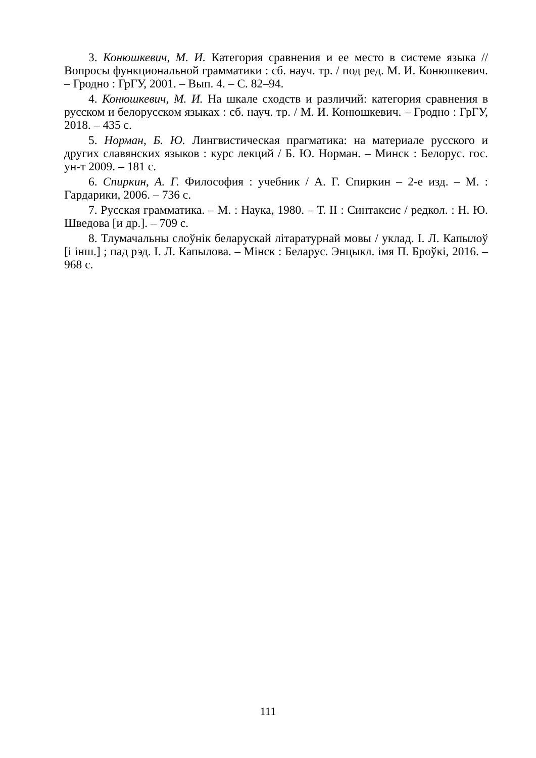3. Конюшкевич, М. И. Категория сравнения и ее место в системе языка // Вопросы функциональной грамматики : сб. науч. тр. / под ред. М. И. Конюшкевич. – Гродно : ГрГУ, 2001. – Вып. 4. – С. 82–94.
4. Конюшкевич, М. И. На шкале сходств и различий: категория сравнения в русском и белорусском языках : сб. науч. тр. / М. И. Конюшкевич. – Гродно : ГрГУ, 2018. – 435 с.
5. Норман, Б. Ю. Лингвистическая прагматика: на материале русского и других славянских языков : курс лекций / Б. Ю. Норман. – Минск : Белорус. гос. ун-т 2009. – 181 с.
6. Спиркин, А. Г. Философия : учебник / А. Г. Спиркин – 2-е изд. – М. : Гардарики, 2006. – 736 с.
7. Русская грамматика. – М. : Наука, 1980. – Т. II : Синтаксис / редкол. : Н. Ю. Шведова [и др.]. – 709 с.
8. Тлумачальны слоўнік беларускай літаратурнай мовы / уклад. І. Л. Капылоў [і інш.] ; пад рэд. І. Л. Капылова. – Мінск : Беларус. Энцыкл. імя П. Броўкі, 2016. – 968 с.
111